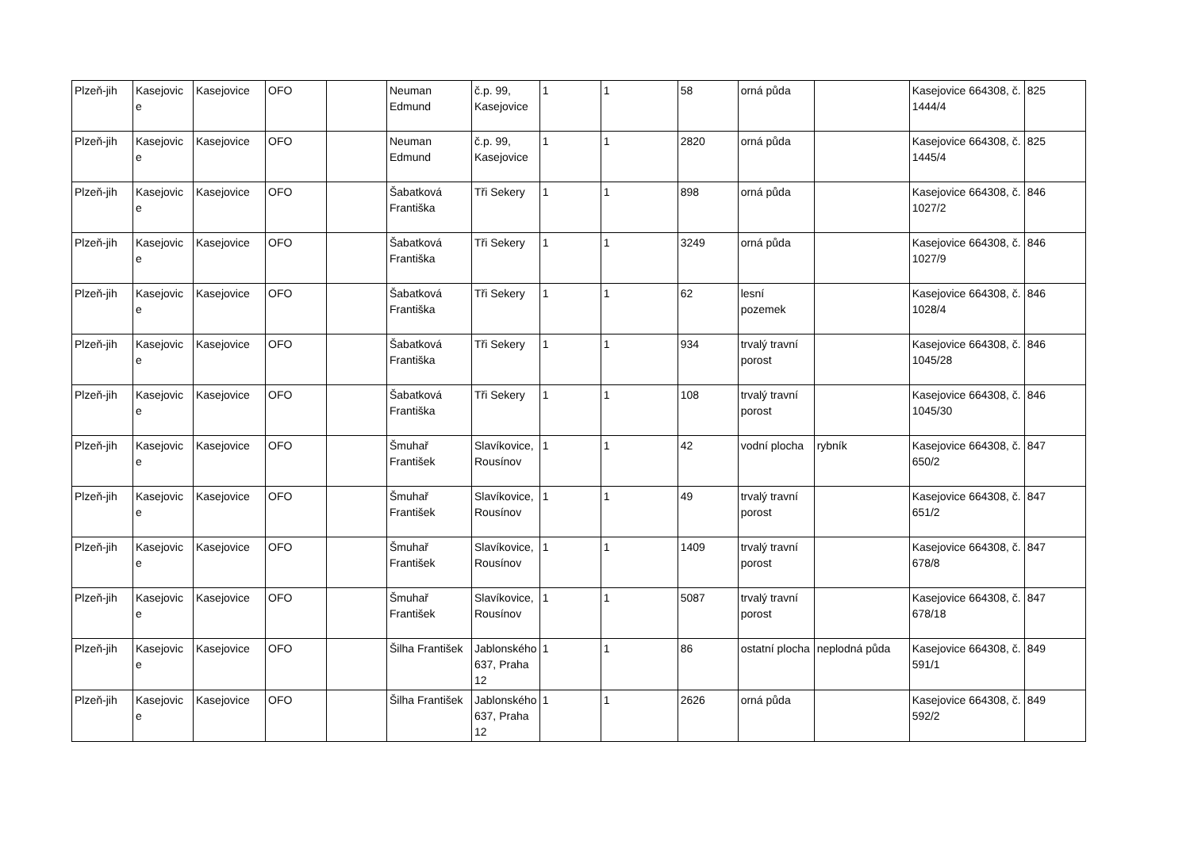| Plzeň-jih | Kasejovic e | Kasejovice | OFO | | Neuman Edmund | č.p. 99, Kasejovice | 1 | 1 | 58 | orná půda | | Kasejovice 664308, č. 1444/4 | 825 |
| Plzeň-jih | Kasejovic e | Kasejovice | OFO | | Neuman Edmund | č.p. 99, Kasejovice | 1 | 1 | 2820 | orná půda | | Kasejovice 664308, č. 1445/4 | 825 |
| Plzeň-jih | Kasejovic e | Kasejovice | OFO | | Šabatková Františka | Tři Sekery | 1 | 1 | 898 | orná půda | | Kasejovice 664308, č. 1027/2 | 846 |
| Plzeň-jih | Kasejovic e | Kasejovice | OFO | | Šabatková Františka | Tři Sekery | 1 | 1 | 3249 | orná půda | | Kasejovice 664308, č. 1027/9 | 846 |
| Plzeň-jih | Kasejovic e | Kasejovice | OFO | | Šabatková Františka | Tři Sekery | 1 | 1 | 62 | lesní pozemek | | Kasejovice 664308, č. 1028/4 | 846 |
| Plzeň-jih | Kasejovic e | Kasejovice | OFO | | Šabatková Františka | Tři Sekery | 1 | 1 | 934 | trvalý travní porost | | Kasejovice 664308, č. 1045/28 | 846 |
| Plzeň-jih | Kasejovic e | Kasejovice | OFO | | Šabatková Františka | Tři Sekery | 1 | 1 | 108 | trvalý travní porost | | Kasejovice 664308, č. 1045/30 | 846 |
| Plzeň-jih | Kasejovic e | Kasejovice | OFO | | Šmuhař František | Slavíkovice, Rousínov | 1 | 1 | 42 | vodní plocha | rybník | Kasejovice 664308, č. 650/2 | 847 |
| Plzeň-jih | Kasejovic e | Kasejovice | OFO | | Šmuhař František | Slavíkovice, Rousínov | 1 | 1 | 49 | trvalý travní porost | | Kasejovice 664308, č. 651/2 | 847 |
| Plzeň-jih | Kasejovic e | Kasejovice | OFO | | Šmuhař František | Slavíkovice, Rousínov | 1 | 1 | 1409 | trvalý travní porost | | Kasejovice 664308, č. 678/8 | 847 |
| Plzeň-jih | Kasejovic e | Kasejovice | OFO | | Šmuhař František | Slavíkovice, Rousínov | 1 | 1 | 5087 | trvalý travní porost | | Kasejovice 664308, č. 678/18 | 847 |
| Plzeň-jih | Kasejovic e | Kasejovice | OFO | | Šilha František | Jablonského 637, Praha 12 | 1 | 1 | 86 | ostatní plocha | neplodná půda | Kasejovice 664308, č. 591/1 | 849 |
| Plzeň-jih | Kasejovic e | Kasejovice | OFO | | Šilha František | Jablonského 637, Praha 12 | 1 | 1 | 2626 | orná půda | | Kasejovice 664308, č. 592/2 | 849 |